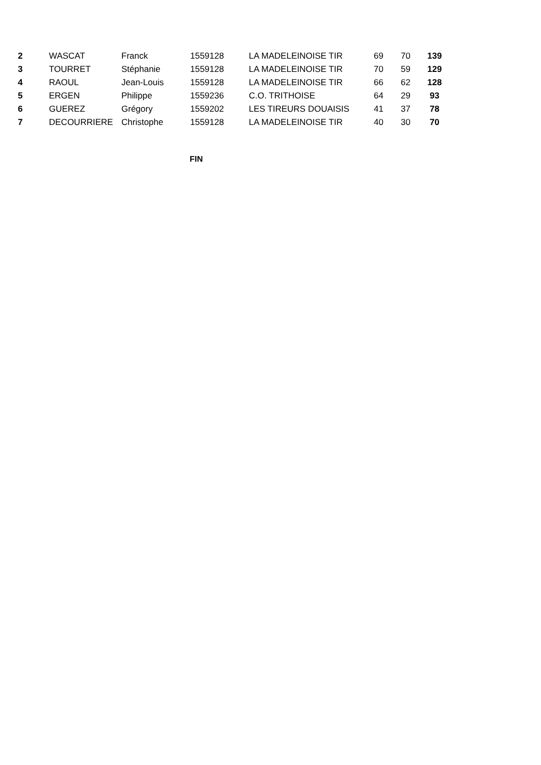| 2 | WASCAT | Franck | 1559128 | LA MADELEINOISE TIR | 69 | 70 | 139 |
| 3 | TOURRET | Stéphanie | 1559128 | LA MADELEINOISE TIR | 70 | 59 | 129 |
| 4 | RAOUL | Jean-Louis | 1559128 | LA MADELEINOISE TIR | 66 | 62 | 128 |
| 5 | ERGEN | Philippe | 1559236 | C.O. TRITHOISE | 64 | 29 | 93 |
| 6 | GUEREZ | Grégory | 1559202 | LES TIREURS DOUAISIS | 41 | 37 | 78 |
| 7 | DECOURRIERE | Christophe | 1559128 | LA MADELEINOISE TIR | 40 | 30 | 70 |
FIN